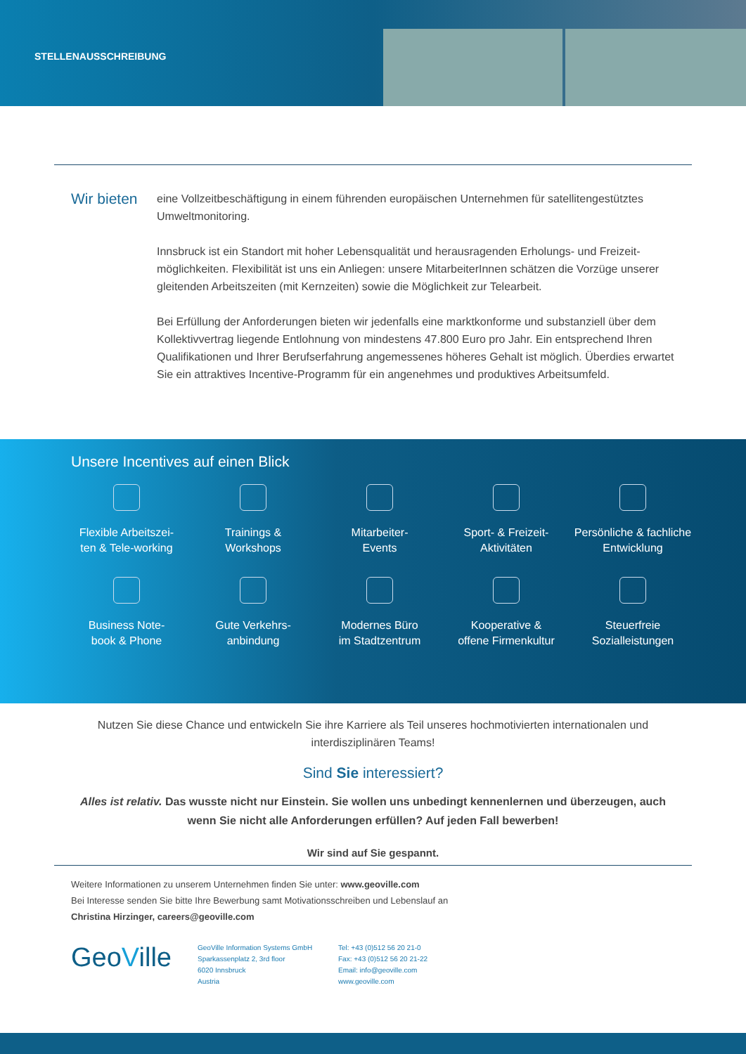STELLENAUSSCHREIBUNG
Wir bieten
eine Vollzeitbeschäftigung in einem führenden europäischen Unternehmen für satellitengestütztes Umweltmonitoring.
Innsbruck ist ein Standort mit hoher Lebensqualität und herausragenden Erholungs- und Freizeit­möglichkeiten. Flexibilität ist uns ein Anliegen: unsere MitarbeiterInnen schätzen die Vorzüge unserer gleitenden Arbeitszeiten (mit Kernzeiten) sowie die Möglichkeit zur Telearbeit.
Bei Erfüllung der Anforderungen bieten wir jedenfalls eine marktkonforme und substanziell über dem Kollektivvertrag liegende Entlohnung von mindestens 47.800 Euro pro Jahr. Ein entsprechend Ihren Qualifikationen und Ihrer Berufserfahrung angemessenes höheres Gehalt ist möglich. Überdies erwartet Sie ein attraktives Incentive-Programm für ein angenehmes und produktives Arbeitsumfeld.
Unsere Incentives auf einen Blick
Flexible Arbeitszei-
ten & Tele-working
Trainings &
Workshops
Mitarbeiter-
Events
Sport- & Freizeit-
Aktivitäten
Persönliche & fachliche
Entwicklung
Business Note-
book & Phone
Gute Verkehrs-
anbindung
Modernes Büro
im Stadtzentrum
Kooperative &
offene Firmenkultur
Steuerfreie
Sozialleistungen
Nutzen Sie diese Chance und entwickeln Sie ihre Karriere als Teil unseres hochmotivierten internationalen und interdisziplinären Teams!
Sind Sie interessiert?
Alles ist relativ. Das wusste nicht nur Einstein. Sie wollen uns unbedingt kennenlernen und überzeugen, auch wenn Sie nicht alle Anforderungen erfüllen? Auf jeden Fall bewerben!
Wir sind auf Sie gespannt.
Weitere Informationen zu unserem Unternehmen finden Sie unter: www.geoville.com
Bei Interesse senden Sie bitte Ihre Bewerbung samt Motivationsschreiben und Lebenslauf an
Christina Hirzinger, careers@geoville.com
GeoVille
GeoVille Information Systems GmbH
Sparkassenplatz 2, 3rd floor
6020 Innsbruck
Austria
Tel: +43 (0)512 56 20 21-0
Fax: +43 (0)512 56 20 21-22
Email: info@geoville.com
www.geoville.com